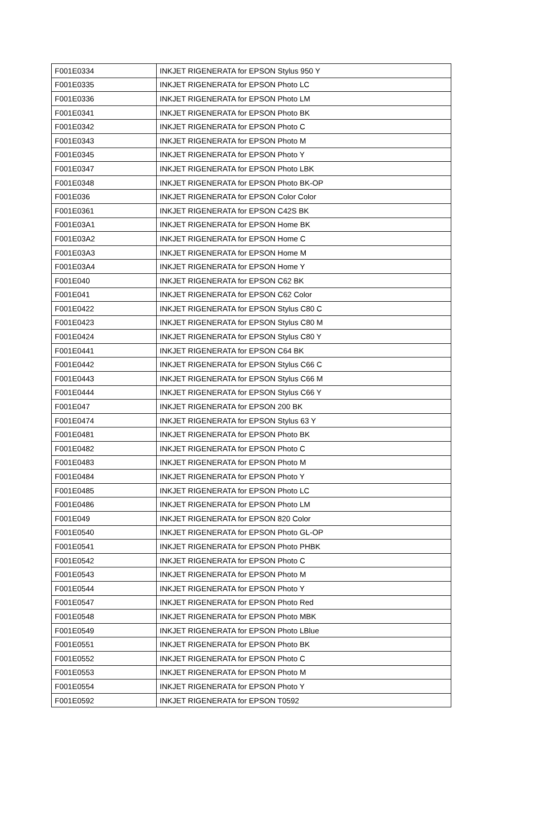| F001E0334 | INKJET RIGENERATA for EPSON Stylus 950 Y |
| F001E0335 | INKJET RIGENERATA for EPSON Photo LC |
| F001E0336 | INKJET RIGENERATA for EPSON Photo LM |
| F001E0341 | INKJET RIGENERATA for EPSON Photo BK |
| F001E0342 | INKJET RIGENERATA for EPSON Photo C |
| F001E0343 | INKJET RIGENERATA for EPSON Photo M |
| F001E0345 | INKJET RIGENERATA for EPSON Photo Y |
| F001E0347 | INKJET RIGENERATA for EPSON Photo LBK |
| F001E0348 | INKJET RIGENERATA for EPSON Photo BK-OP |
| F001E036 | INKJET RIGENERATA for EPSON Color Color |
| F001E0361 | INKJET RIGENERATA for EPSON C42S BK |
| F001E03A1 | INKJET RIGENERATA for EPSON Home BK |
| F001E03A2 | INKJET RIGENERATA for EPSON Home C |
| F001E03A3 | INKJET RIGENERATA for EPSON Home M |
| F001E03A4 | INKJET RIGENERATA for EPSON Home Y |
| F001E040 | INKJET RIGENERATA for EPSON C62 BK |
| F001E041 | INKJET RIGENERATA for EPSON C62 Color |
| F001E0422 | INKJET RIGENERATA for EPSON Stylus C80 C |
| F001E0423 | INKJET RIGENERATA for EPSON Stylus C80 M |
| F001E0424 | INKJET RIGENERATA for EPSON Stylus C80 Y |
| F001E0441 | INKJET RIGENERATA for EPSON C64 BK |
| F001E0442 | INKJET RIGENERATA for EPSON Stylus C66 C |
| F001E0443 | INKJET RIGENERATA for EPSON Stylus C66 M |
| F001E0444 | INKJET RIGENERATA for EPSON Stylus C66 Y |
| F001E047 | INKJET RIGENERATA for EPSON 200 BK |
| F001E0474 | INKJET RIGENERATA for EPSON Stylus 63 Y |
| F001E0481 | INKJET RIGENERATA for EPSON Photo BK |
| F001E0482 | INKJET RIGENERATA for EPSON Photo C |
| F001E0483 | INKJET RIGENERATA for EPSON Photo M |
| F001E0484 | INKJET RIGENERATA for EPSON Photo Y |
| F001E0485 | INKJET RIGENERATA for EPSON Photo LC |
| F001E0486 | INKJET RIGENERATA for EPSON Photo LM |
| F001E049 | INKJET RIGENERATA for EPSON 820 Color |
| F001E0540 | INKJET RIGENERATA for EPSON Photo GL-OP |
| F001E0541 | INKJET RIGENERATA for EPSON Photo PHBK |
| F001E0542 | INKJET RIGENERATA for EPSON Photo C |
| F001E0543 | INKJET RIGENERATA for EPSON Photo M |
| F001E0544 | INKJET RIGENERATA for EPSON Photo Y |
| F001E0547 | INKJET RIGENERATA for EPSON Photo Red |
| F001E0548 | INKJET RIGENERATA for EPSON Photo MBK |
| F001E0549 | INKJET RIGENERATA for EPSON Photo LBlue |
| F001E0551 | INKJET RIGENERATA for EPSON Photo BK |
| F001E0552 | INKJET RIGENERATA for EPSON Photo C |
| F001E0553 | INKJET RIGENERATA for EPSON Photo M |
| F001E0554 | INKJET RIGENERATA for EPSON Photo Y |
| F001E0592 | INKJET RIGENERATA for EPSON T0592 |